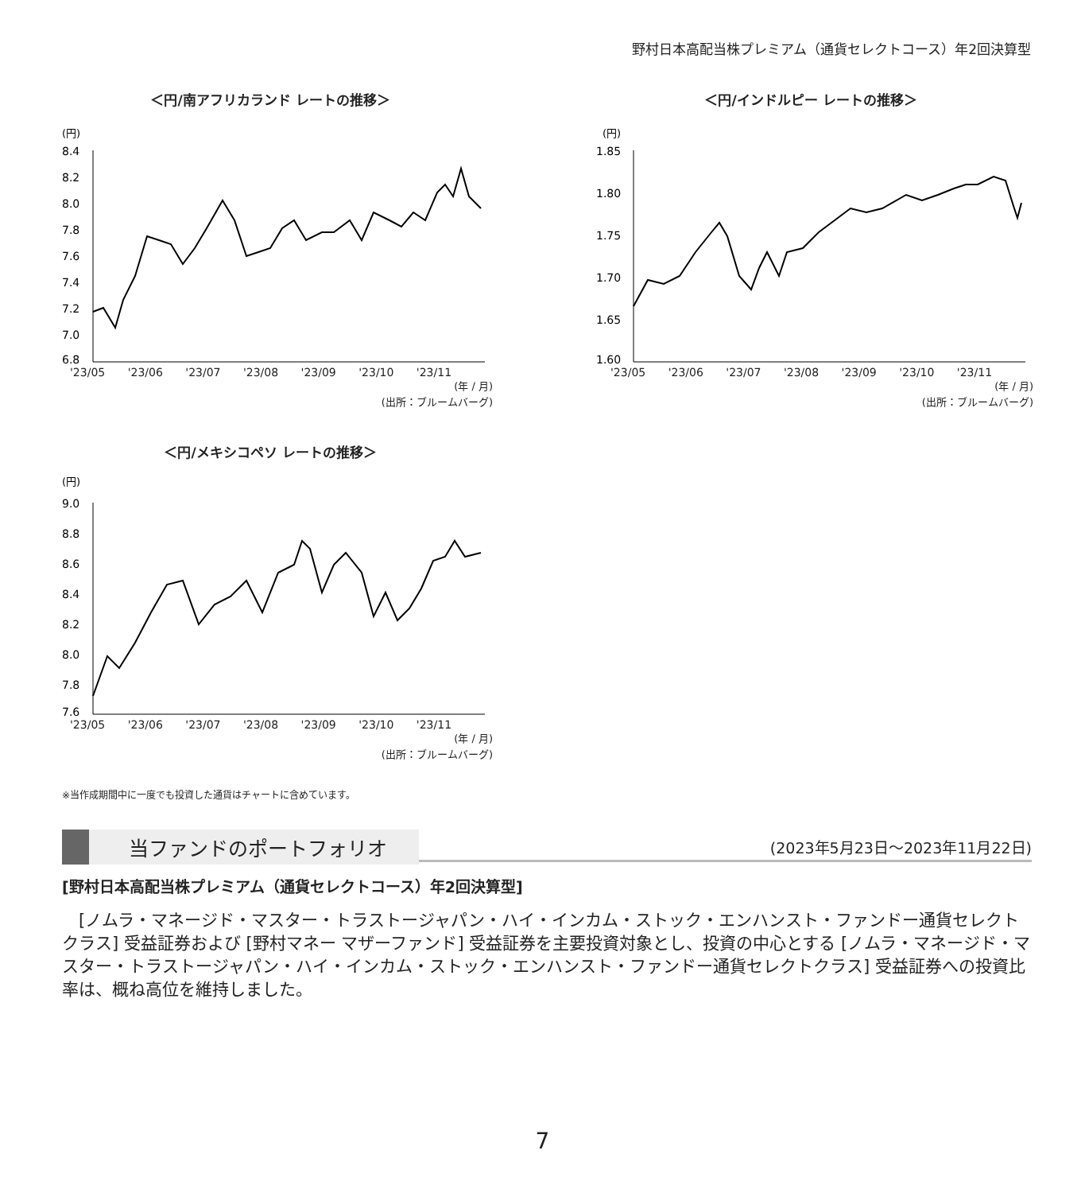野村日本高配当株プレミアム（通貨セレクトコース）年2回決算型
＜円/南アフリカランド レートの推移＞
(円)
8.4
8.2
8.0
7.8
7.6
7.4
7.2
7.0
6.8
'23/05 '23/06 '23/07 '23/08 '23/09 '23/10 '23/11
(年 / 月)
(出所：ブルームバーグ)
＜円/インドルピー レートの推移＞
(円)
1.85
1.80
1.75
1.70
1.65
1.60
'23/05 '23/06 '23/07 '23/08 '23/09 '23/10 '23/11
(年 / 月)
(出所：ブルームバーグ)
＜円/メキシコペソ レートの推移＞
(円)
9.0
8.8
8.6
8.4
8.2
8.0
7.8
7.6
'23/05 '23/06 '23/07 '23/08 '23/09 '23/10 '23/11
(年 / 月)
(出所：ブルームバーグ)
※当作成期間中に一度でも投資した通貨はチャートに含めています。
当ファンドのポートフォリオ (2023年5月23日～2023年11月22日)
[野村日本高配当株プレミアム（通貨セレクトコース）年2回決算型]
　[ノムラ・マネージド・マスター・トラストージャパン・ハイ・インカム・ストック・エンハンスト・ファンドー通貨セレクトクラス] 受益証券および [野村マネー マザーファンド] 受益証券を主要投資対象とし、投資の中心とする [ノムラ・マネージド・マスター・トラストージャパン・ハイ・インカム・ストック・エンハンスト・ファンドー通貨セレクトクラス] 受益証券への投資比率は、概ね高位を維持しました。
7